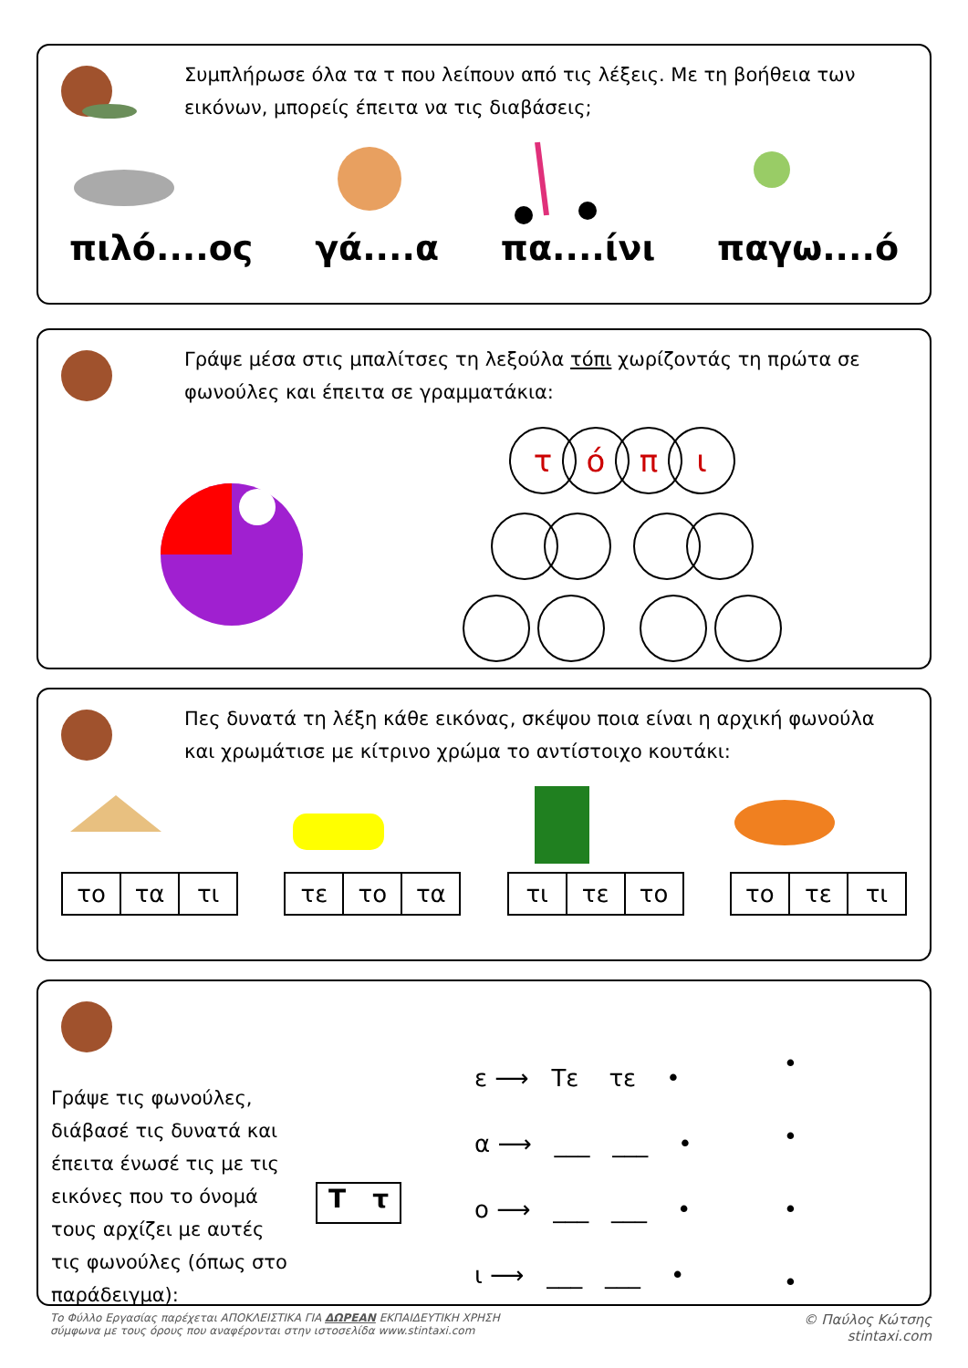Συμπλήρωσε όλα τα τ που λείπουν από τις λέξεις. Με τη βοήθεια των εικόνων, μπορείς έπειτα να τις διαβάσεις;
πιλό....ος
γά....α
πα....ίνι
παγω....ό
Γράψε μέσα στις μπαλίτσες τη λεξούλα τόπι χωρίζοντάς τη πρώτα σε φωνούλες και έπειτα σε γραμματάκια:
τόπι
Πες δυνατά τη λέξη κάθε εικόνας, σκέψου ποια είναι η αρχική φωνούλα και χρωμάτισε με κίτρινο χρώμα το αντίστοιχο κουτάκι:
| το | τα | τι |
| τε | το | τα |
| τι | τε | το |
| το | τε | τι |
Γράψε τις φωνούλες, διάβασέ τις δυνατά και έπειτα ένωσέ τις με τις εικόνες που το όνομά τους αρχίζει με αυτές τις φωνούλες (όπως στο παράδειγμα):
Τ τ
ε ⟶ Τε τε •
α ⟶ ___ ___ •
ο ⟶ ___ ___ •
ι ⟶ ___ ___ •
•
•
•
•
Το Φύλλο Εργασίας παρέχεται ΑΠΟΚΛΕΙΣΤΙΚΑ ΓΙΑ ΔΩΡΕΑΝ ΕΚΠΑΙΔΕΥΤΙΚΗ ΧΡΗΣΗ
σύμφωνα με τους όρους που αναφέρονται στην ιστοσελίδα www.stintaxi.com
© Παύλος Κώτσης
stintaxi.com